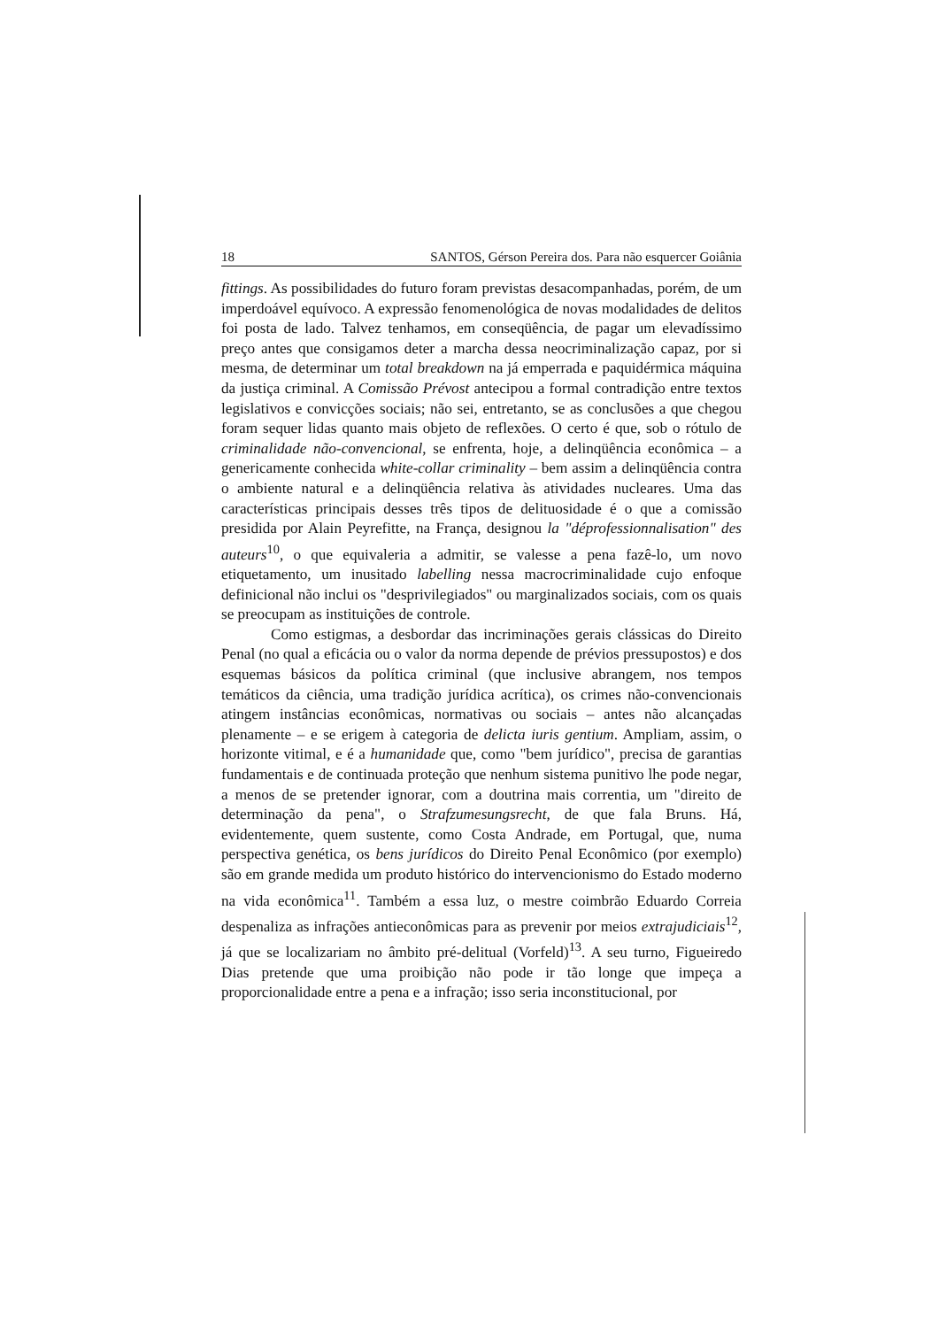18 SANTOS, Gérson Pereira dos. Para não esquercer Goiânia
fittings. As possibilidades do futuro foram previstas desacompanhadas, porém, de um imperdoável equívoco. A expressão fenomenológica de novas modalidades de delitos foi posta de lado. Talvez tenhamos, em conseqüência, de pagar um elevadíssimo preço antes que consigamos deter a marcha dessa neocriminalização capaz, por si mesma, de determinar um total breakdown na já emperrada e paquidérmica máquina da justiça criminal. A Comissão Prévost antecipou a formal contradição entre textos legislativos e convicções sociais; não sei, entretanto, se as conclusões a que chegou foram sequer lidas quanto mais objeto de reflexões. O certo é que, sob o rótulo de criminalidade não-convencional, se enfrenta, hoje, a delinqüência econômica – a genericamente conhecida white-collar criminality – bem assim a delinqüência contra o ambiente natural e a delinqüência relativa às atividades nucleares. Uma das características principais desses três tipos de delituosidade é o que a comissão presidida por Alain Peyrefitte, na França, designou la "déprofessionnalisation" des auteurs<sup>10</sup>, o que equivaleria a admitir, se valesse a pena fazê-lo, um novo etiquetamento, um inusitado labelling nessa macrocriminalidade cujo enfoque definicional não inclui os "desprivilegiados" ou marginalizados sociais, com os quais se preocupam as instituições de controle.
Como estigmas, a desbordar das incriminações gerais clássicas do Direito Penal (no qual a eficácia ou o valor da norma depende de prévios pressupostos) e dos esquemas básicos da política criminal (que inclusive abrangem, nos tempos temáticos da ciência, uma tradição jurídica acrítica), os crimes não-convencionais atingem instâncias econômicas, normativas ou sociais – antes não alcançadas plenamente – e se erigem à categoria de delicta iuris gentium. Ampliam, assim, o horizonte vitimal, e é a humanidade que, como "bem jurídico", precisa de garantias fundamentais e de continuada proteção que nenhum sistema punitivo lhe pode negar, a menos de se pretender ignorar, com a doutrina mais correntia, um "direito de determinação da pena", o Strafzumesungsrecht, de que fala Bruns. Há, evidentemente, quem sustente, como Costa Andrade, em Portugal, que, numa perspectiva genética, os bens jurídicos do Direito Penal Econômico (por exemplo) são em grande medida um produto histórico do intervencionismo do Estado moderno na vida econômica<sup>11</sup>. Também a essa luz, o mestre coimbrão Eduardo Correia despenaliza as infrações antieconômicas para as prevenir por meios extrajudiciais<sup>12</sup>, já que se localizariam no âmbito pré-delitual (Vorfeld)<sup>13</sup>. A seu turno, Figueiredo Dias pretende que uma proibição não pode ir tão longe que impeça a proporcionalidade entre a pena e a infração; isso seria inconstitucional, por